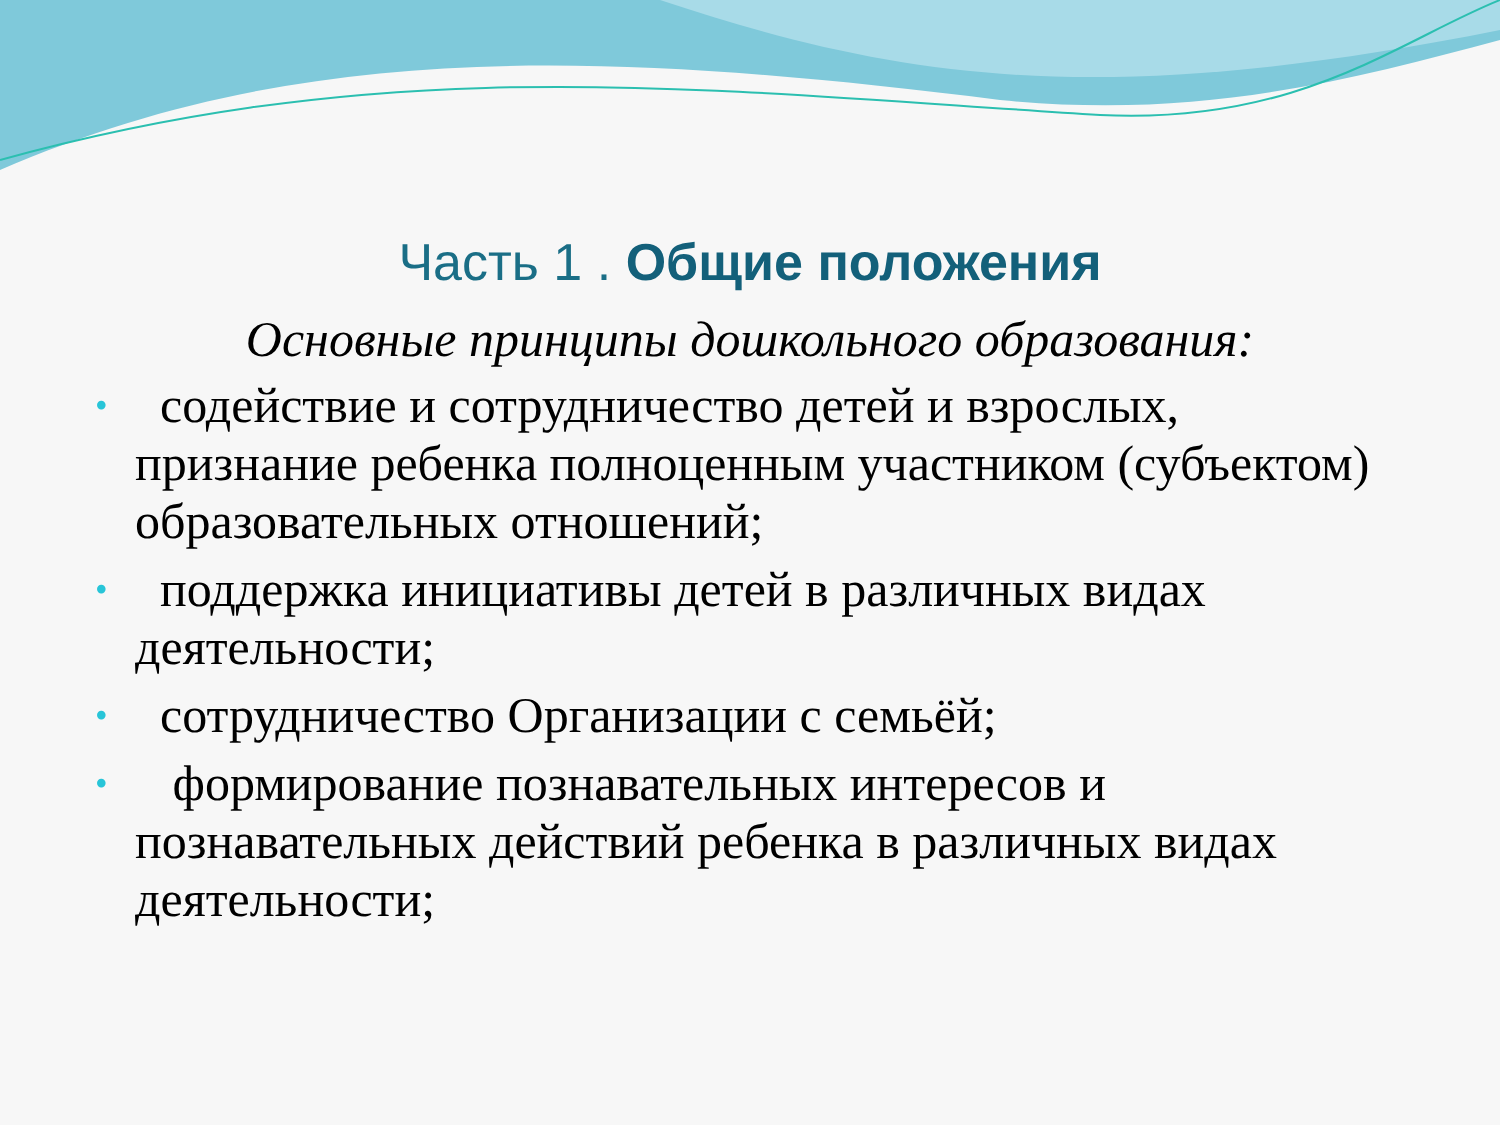Часть 1 . Общие положения
Основные принципы дошкольного образования:
• содействие и сотрудничество детей и взрослых, признание ребенка полноценным участником (субъектом) образовательных отношений;
• поддержка инициативы детей в различных видах деятельности;
• сотрудничество Организации с семьёй;
• формирование познавательных интересов и познавательных действий ребенка в различных видах деятельности;